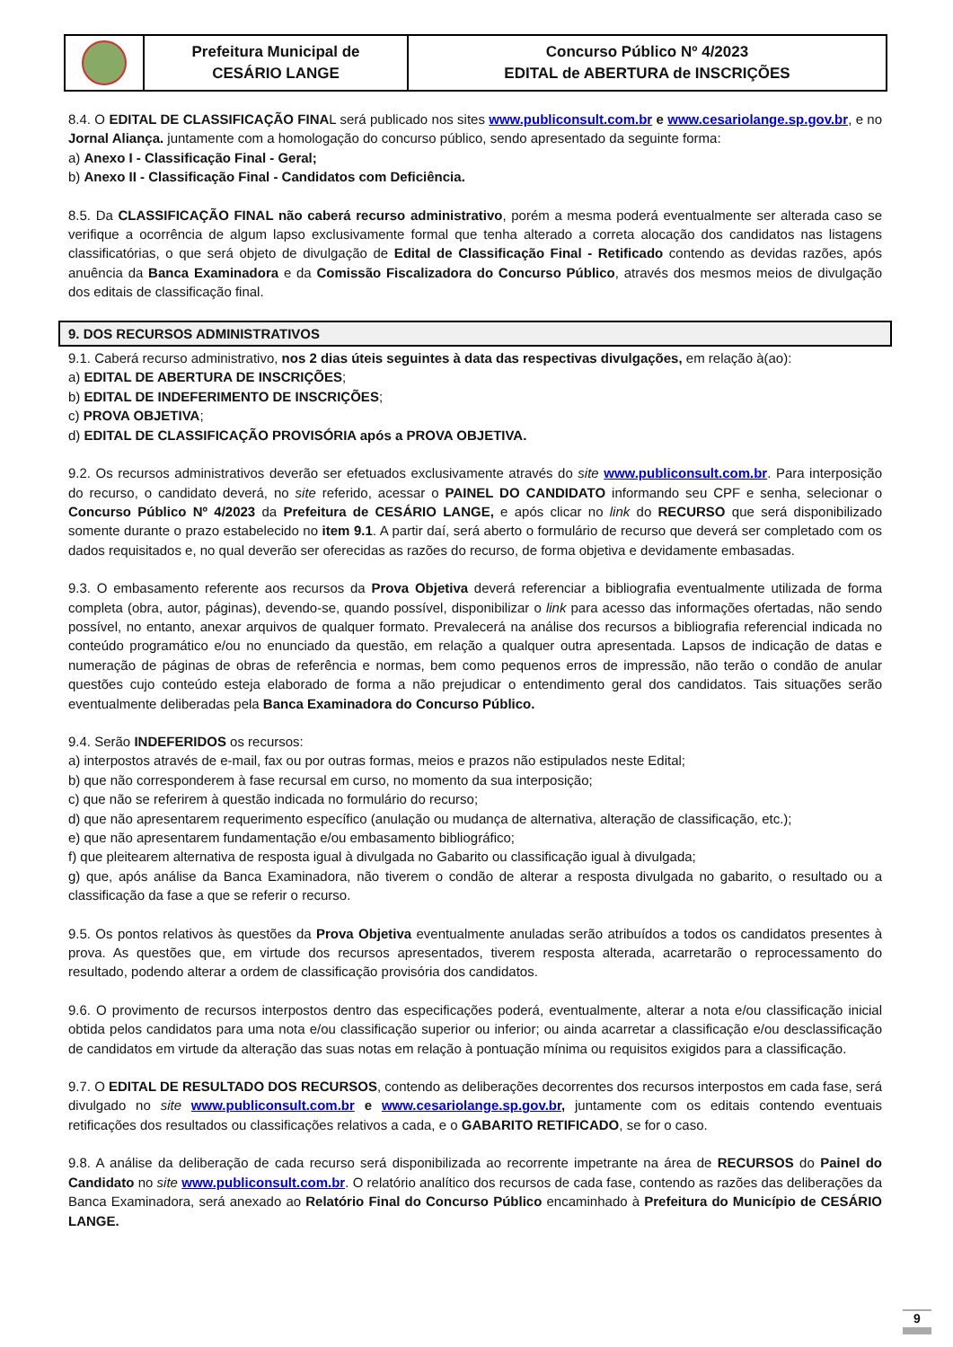| | Prefeitura Municipal de CESÁRIO LANGE | Concurso Público Nº 4/2023 EDITAL de ABERTURA de INSCRIÇÕES |
8.4. O EDITAL DE CLASSIFICAÇÃO FINAL será publicado nos sites www.publiconsult.com.br e www.cesariolange.sp.gov.br, e no Jornal Aliança. juntamente com a homologação do concurso público, sendo apresentado da seguinte forma:
a) Anexo I - Classificação Final - Geral;
b) Anexo II - Classificação Final - Candidatos com Deficiência.
8.5. Da CLASSIFICAÇÃO FINAL não caberá recurso administrativo, porém a mesma poderá eventualmente ser alterada caso se verifique a ocorrência de algum lapso exclusivamente formal que tenha alterado a correta alocação dos candidatos nas listagens classificatórias, o que será objeto de divulgação de Edital de Classificação Final - Retificado contendo as devidas razões, após anuência da Banca Examinadora e da Comissão Fiscalizadora do Concurso Público, através dos mesmos meios de divulgação dos editais de classificação final.
9. DOS RECURSOS ADMINISTRATIVOS
9.1. Caberá recurso administrativo, nos 2 dias úteis seguintes à data das respectivas divulgações, em relação à(ao):
a) EDITAL DE ABERTURA DE INSCRIÇÕES;
b) EDITAL DE INDEFERIMENTO DE INSCRIÇÕES;
c) PROVA OBJETIVA;
d) EDITAL DE CLASSIFICAÇÃO PROVISÓRIA após a PROVA OBJETIVA.
9.2. Os recursos administrativos deverão ser efetuados exclusivamente através do site www.publiconsult.com.br. Para interposição do recurso, o candidato deverá, no site referido, acessar o PAINEL DO CANDIDATO informando seu CPF e senha, selecionar o Concurso Público Nº 4/2023 da Prefeitura de CESÁRIO LANGE, e após clicar no link do RECURSO que será disponibilizado somente durante o prazo estabelecido no item 9.1. A partir daí, será aberto o formulário de recurso que deverá ser completado com os dados requisitados e, no qual deverão ser oferecidas as razões do recurso, de forma objetiva e devidamente embasadas.
9.3. O embasamento referente aos recursos da Prova Objetiva deverá referenciar a bibliografia eventualmente utilizada de forma completa (obra, autor, páginas), devendo-se, quando possível, disponibilizar o link para acesso das informações ofertadas, não sendo possível, no entanto, anexar arquivos de qualquer formato. Prevalecerá na análise dos recursos a bibliografia referencial indicada no conteúdo programático e/ou no enunciado da questão, em relação a qualquer outra apresentada. Lapsos de indicação de datas e numeração de páginas de obras de referência e normas, bem como pequenos erros de impressão, não terão o condão de anular questões cujo conteúdo esteja elaborado de forma a não prejudicar o entendimento geral dos candidatos. Tais situações serão eventualmente deliberadas pela Banca Examinadora do Concurso Público.
9.4. Serão INDEFERIDOS os recursos:
a) interpostos através de e-mail, fax ou por outras formas, meios e prazos não estipulados neste Edital;
b) que não corresponderem à fase recursal em curso, no momento da sua interposição;
c) que não se referirem à questão indicada no formulário do recurso;
d) que não apresentarem requerimento específico (anulação ou mudança de alternativa, alteração de classificação, etc.);
e) que não apresentarem fundamentação e/ou embasamento bibliográfico;
f) que pleitearem alternativa de resposta igual à divulgada no Gabarito ou classificação igual à divulgada;
g) que, após análise da Banca Examinadora, não tiverem o condão de alterar a resposta divulgada no gabarito, o resultado ou a classificação da fase a que se referir o recurso.
9.5. Os pontos relativos às questões da Prova Objetiva eventualmente anuladas serão atribuídos a todos os candidatos presentes à prova. As questões que, em virtude dos recursos apresentados, tiverem resposta alterada, acarretarão o reprocessamento do resultado, podendo alterar a ordem de classificação provisória dos candidatos.
9.6. O provimento de recursos interpostos dentro das especificações poderá, eventualmente, alterar a nota e/ou classificação inicial obtida pelos candidatos para uma nota e/ou classificação superior ou inferior; ou ainda acarretar a classificação e/ou desclassificação de candidatos em virtude da alteração das suas notas em relação à pontuação mínima ou requisitos exigidos para a classificação.
9.7. O EDITAL DE RESULTADO DOS RECURSOS, contendo as deliberações decorrentes dos recursos interpostos em cada fase, será divulgado no site www.publiconsult.com.br e www.cesariolange.sp.gov.br, juntamente com os editais contendo eventuais retificações dos resultados ou classificações relativos a cada, e o GABARITO RETIFICADO, se for o caso.
9.8. A análise da deliberação de cada recurso será disponibilizada ao recorrente impetrante na área de RECURSOS do Painel do Candidato no site www.publiconsult.com.br. O relatório analítico dos recursos de cada fase, contendo as razões das deliberações da Banca Examinadora, será anexado ao Relatório Final do Concurso Público encaminhado à Prefeitura do Município de CESÁRIO LANGE.
9